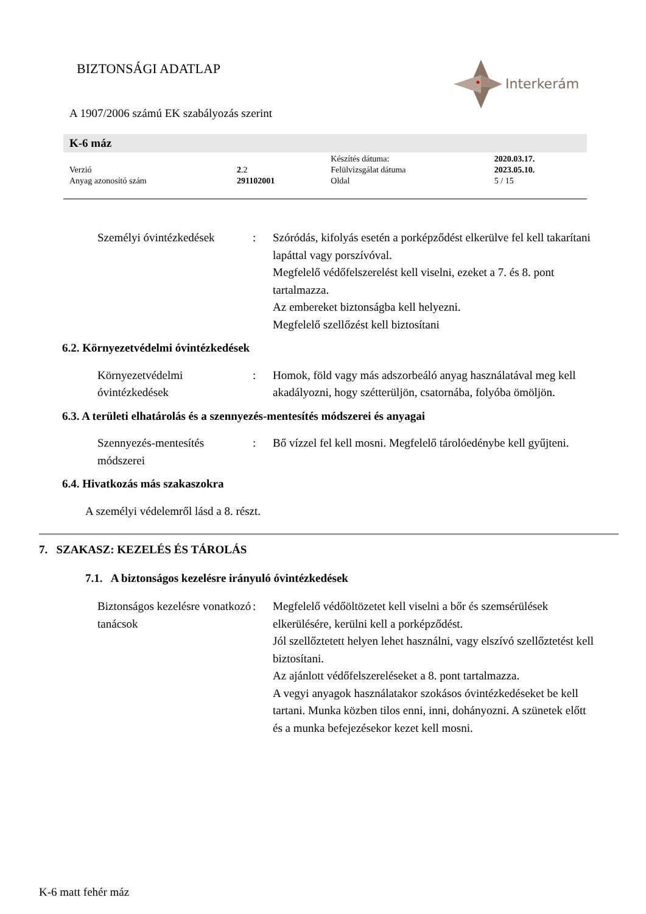BIZTONSÁGI ADATLAP
Interkerám
A 1907/2006 számú EK szabályozás szerint
K-6 máz
| | | Készítés dátuma: | 2020.03.17. |
| Verzió | 2 .2 | Felülvizsgálat dátuma | 2023.05.10. |
| Anyag azonosító szám | 291102001 | Oldal | 5 / 15 |
Személyi óvintézkedések
: Szóródás, kifolyás esetén a porképződést elkerülve fel kell takarítani lapáttal vagy porszívóval.
Megfelelő védőfelszerelést kell viselni, ezeket a 7. és 8. pont tartalmazza.
Az embereket biztonságba kell helyezni.
Megfelelő szellőzést kell biztosítani
6.2. Környezetvédelmi óvintézkedések
Környezetvédelmi óvintézkedések
: Homok, föld vagy más adszorbeáló anyag használatával meg kell akadályozni, hogy szétterüljön, csatornába, folyóba ömöljön.
6.3. A területi elhatárolás és a szennyezés-mentesítés módszerei és anyagai
Szennyezés-mentesítés módszerei
: Bő vízzel fel kell mosni. Megfelelő tárolóedénybe kell gyűjteni.
6.4. Hivatkozás más szakaszokra
A személyi védelemről lásd a 8. részt.
7. SZAKASZ: KEZELÉS ÉS TÁROLÁS
7.1. A biztonságos kezelésre irányuló óvintézkedések
Biztonságos kezelésre vonatkozó tanácsok
: Megfelelő védőöltözetet kell viselni a bőr és szemsérülések elkerülésére, kerülni kell a porképződést.
Jól szellőztetett helyen lehet használni, vagy elszívó szellőztetést kell biztosítani.
Az ajánlott védőfelszereléseket a 8. pont tartalmazza.
A vegyi anyagok használatakor szokásos óvintézkedéseket be kell tartani. Munka közben tilos enni, inni, dohányozni. A szünetek előtt és a munka befejezésekor kezet kell mosni.
K-6 matt fehér máz